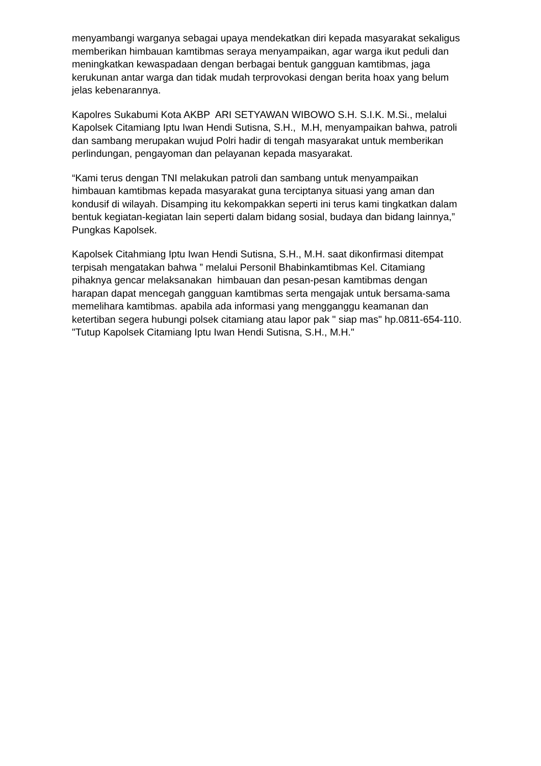menyambangi warganya sebagai upaya mendekatkan diri kepada masyarakat sekaligus memberikan himbauan kamtibmas seraya menyampaikan, agar warga ikut peduli dan meningkatkan kewaspadaan dengan berbagai bentuk gangguan kamtibmas, jaga kerukunan antar warga dan tidak mudah terprovokasi dengan berita hoax yang belum jelas kebenarannya.
Kapolres Sukabumi Kota AKBP ARI SETYAWAN WIBOWO S.H. S.I.K. M.Si., melalui Kapolsek Citamiang Iptu Iwan Hendi Sutisna, S.H., M.H, menyampaikan bahwa, patroli dan sambang merupakan wujud Polri hadir di tengah masyarakat untuk memberikan perlindungan, pengayoman dan pelayanan kepada masyarakat.
“Kami terus dengan TNI melakukan patroli dan sambang untuk menyampaikan himbauan kamtibmas kepada masyarakat guna terciptanya situasi yang aman dan kondusif di wilayah. Disamping itu kekompakkan seperti ini terus kami tingkatkan dalam bentuk kegiatan-kegiatan lain seperti dalam bidang sosial, budaya dan bidang lainnya,” Pungkas Kapolsek.
Kapolsek Citahmiang Iptu Iwan Hendi Sutisna, S.H., M.H. saat dikonfirmasi ditempat terpisah mengatakan bahwa ” melalui Personil Bhabinkamtibmas Kel. Citamiang pihaknya gencar melaksanakan himbauan dan pesan-pesan kamtibmas dengan harapan dapat mencegah gangguan kamtibmas serta mengajak untuk bersama-sama memelihara kamtibmas. apabila ada informasi yang mengganggu keamanan dan ketertiban segera hubungi polsek citamiang atau lapor pak " siap mas" hp.0811-654-110. "Tutup Kapolsek Citamiang Iptu Iwan Hendi Sutisna, S.H., M.H."